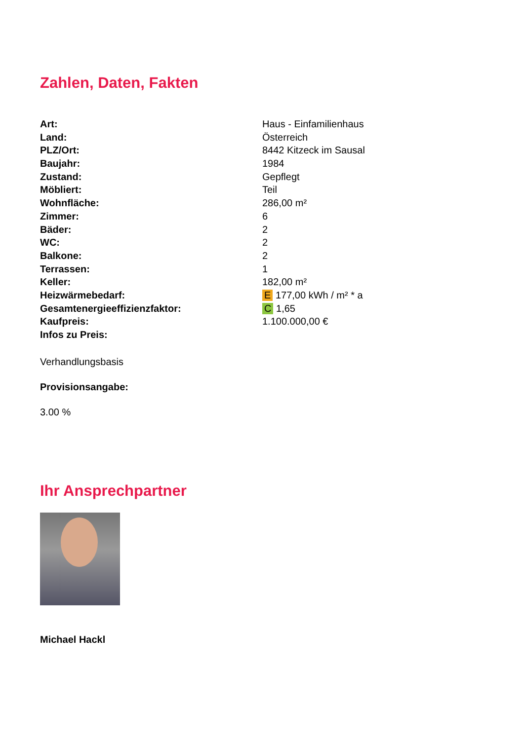Zahlen, Daten, Fakten
| Art: | Haus - Einfamilienhaus |
| Land: | Österreich |
| PLZ/Ort: | 8442 Kitzeck im Sausal |
| Baujahr: | 1984 |
| Zustand: | Gepflegt |
| Möbliert: | Teil |
| Wohnfläche: | 286,00 m² |
| Zimmer: | 6 |
| Bäder: | 2 |
| WC: | 2 |
| Balkone: | 2 |
| Terrassen: | 1 |
| Keller: | 182,00 m² |
| Heizwärmebedarf: | E 177,00 kWh / m² * a |
| Gesamtenergieeffizienzfaktor: | C 1,65 |
| Kaufpreis: | 1.100.000,00 € |
| Infos zu Preis: | |
Verhandlungsbasis
Provisionsangabe:
3.00 %
Ihr Ansprechpartner
Michael Hackl